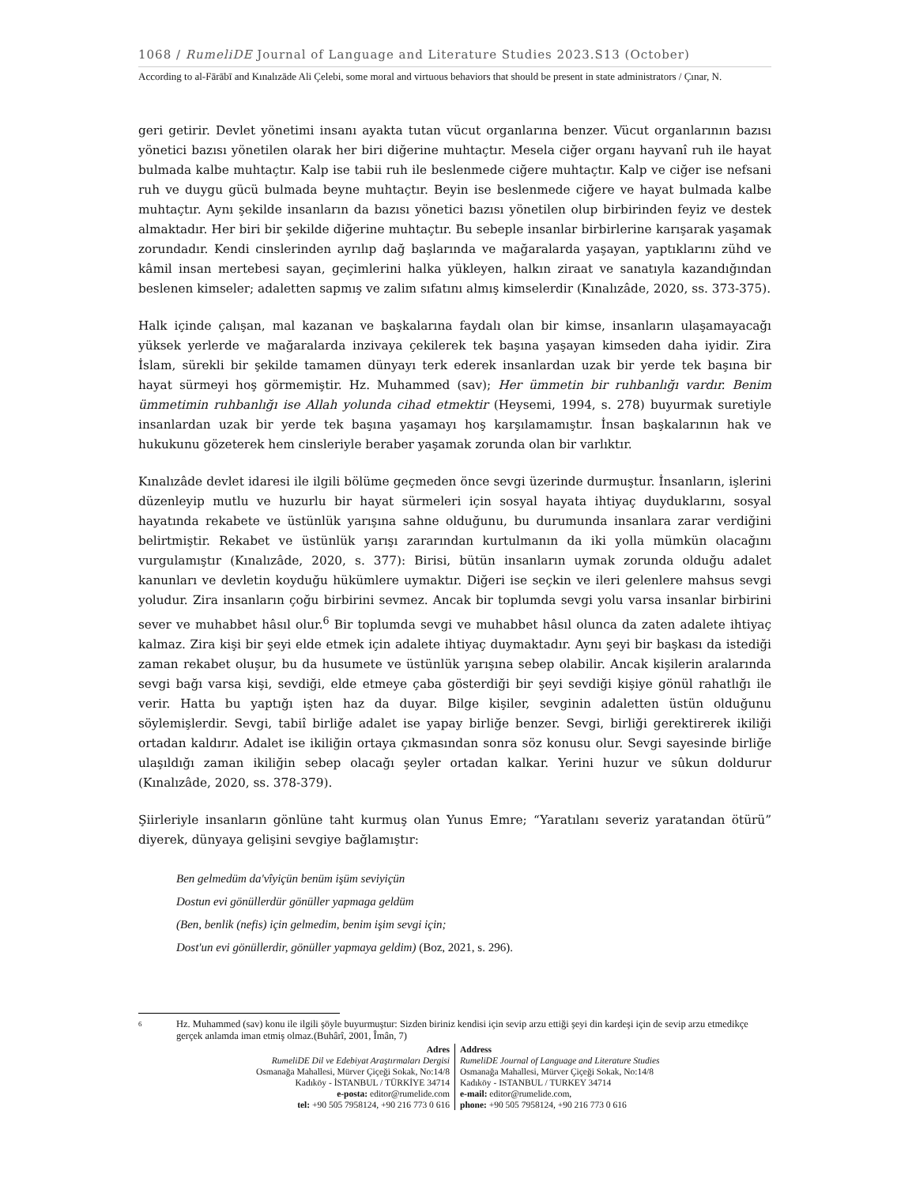1068 / RumeliDE Journal of Language and Literature Studies 2023.S13 (October)
According to al-Fārābī and Kınalızāde Ali Çelebi, some moral and virtuous behaviors that should be present in state administrators / Çınar, N.
geri getirir. Devlet yönetimi insanı ayakta tutan vücut organlarına benzer. Vücut organlarının bazısı yönetici bazısı yönetilen olarak her biri diğerine muhtaçtır. Mesela ciğer organı hayvanî ruh ile hayat bulmada kalbe muhtaçtır. Kalp ise tabii ruh ile beslenmede ciğere muhtaçtır. Kalp ve ciğer ise nefsani ruh ve duygu gücü bulmada beyne muhtaçtır. Beyin ise beslenmede ciğere ve hayat bulmada kalbe muhtaçtır. Aynı şekilde insanların da bazısı yönetici bazısı yönetilen olup birbirinden feyiz ve destek almaktadır. Her biri bir şekilde diğerine muhtaçtır. Bu sebeple insanlar birbirlerine karışarak yaşamak zorundadır. Kendi cinslerinden ayrılıp dağ başlarında ve mağaralarda yaşayan, yaptıklarını zühd ve kâmil insan mertebesi sayan, geçimlerini halka yükleyen, halkın ziraat ve sanatıyla kazandığından beslenen kimseler; adaletten sapmış ve zalim sıfatını almış kimselerdir (Kınalızâde, 2020, ss. 373-375).
Halk içinde çalışan, mal kazanan ve başkalarına faydalı olan bir kimse, insanların ulaşamayacağı yüksek yerlerde ve mağaralarda inzivaya çekilerek tek başına yaşayan kimseden daha iyidir. Zira İslam, sürekli bir şekilde tamamen dünyayı terk ederek insanlardan uzak bir yerde tek başına bir hayat sürmeyi hoş görmemiştir. Hz. Muhammed (sav); Her ümmetin bir ruhbanlığı vardır. Benim ümmetimin ruhbanlığı ise Allah yolunda cihad etmektir (Heysemi, 1994, s. 278) buyurmak suretiyle insanlardan uzak bir yerde tek başına yaşamayı hoş karşılamamıştır. İnsan başkalarının hak ve hukukunu gözeterek hem cinsleriyle beraber yaşamak zorunda olan bir varlıktır.
Kınalızâde devlet idaresi ile ilgili bölüme geçmeden önce sevgi üzerinde durmuştur. İnsanların, işlerini düzenleyip mutlu ve huzurlu bir hayat sürmeleri için sosyal hayata ihtiyaç duyduklarını, sosyal hayatında rekabete ve üstünlük yarışına sahne olduğunu, bu durumunda insanlara zarar verdiğini belirtmiştir. Rekabet ve üstünlük yarışı zararından kurtulmanın da iki yolla mümkün olacağını vurgulamıştır (Kınalızâde, 2020, s. 377): Birisi, bütün insanların uymak zorunda olduğu adalet kanunları ve devletin koyduğu hükümlere uymaktır. Diğeri ise seçkin ve ileri gelenlere mahsus sevgi yoludur. Zira insanların çoğu birbirini sevmez. Ancak bir toplumda sevgi yolu varsa insanlar birbirini sever ve muhabbet hâsıl olur.<sup>6</sup> Bir toplumda sevgi ve muhabbet hâsıl olunca da zaten adalete ihtiyaç kalmaz. Zira kişi bir şeyi elde etmek için adalete ihtiyaç duymaktadır. Aynı şeyi bir başkası da istediği zaman rekabet oluşur, bu da husumete ve üstünlük yarışına sebep olabilir. Ancak kişilerin aralarında sevgi bağı varsa kişi, sevdiği, elde etmeye çaba gösterdiği bir şeyi sevdiği kişiye gönül rahatlığı ile verir. Hatta bu yaptığı işten haz da duyar. Bilge kişiler, sevginin adaletten üstün olduğunu söylemişlerdir. Sevgi, tabiî birliğe adalet ise yapay birliğe benzer. Sevgi, birliği gerektirerek ikiliği ortadan kaldırır. Adalet ise ikiliğin ortaya çıkmasından sonra söz konusu olur. Sevgi sayesinde birliğe ulaşıldığı zaman ikiliğin sebep olacağı şeyler ortadan kalkar. Yerini huzur ve sûkun doldurur (Kınalızâde, 2020, ss. 378-379).
Şiirleriyle insanların gönlüne taht kurmuş olan Yunus Emre; “Yaratılanı severiz yaratandan ötürü” diyerek, dünyaya gelişini sevgiye bağlamıştır:
Ben gelmedüm da'vîyiçün benüm işüm seviyiçün
Dostun evi gönüllerdür gönüller yapmaga geldüm
(Ben, benlik (nefis) için gelmedim, benim işim sevgi için;
Dost'un evi gönüllerdir, gönüller yapmaya geldim) (Boz, 2021, s. 296).
6
Hz. Muhammed (sav) konu ile ilgili şöyle buyurmuştur: Sizden biriniz kendisi için sevip arzu ettiği şeyi din kardeşi için de sevip arzu etmedikçe gerçek anlamda iman etmiş olmaz.(Buhârî, 2001, Îmân, 7)
Adres
RumeliDE Dil ve Edebiyat Araştırmaları Dergisi
Osmanağa Mahallesi, Mürver Çiçeği Sokak, No:14/8
Kadıköy - İSTANBUL / TÜRKİYE 34714
e-posta: editor@rumelide.com
tel: +90 505 7958124, +90 216 773 0 616
Address
RumeliDE Journal of Language and Literature Studies
Osmanağa Mahallesi, Mürver Çiçeği Sokak, No:14/8
Kadıköy - ISTANBUL / TURKEY 34714
e-mail: editor@rumelide.com,
phone: +90 505 7958124, +90 216 773 0 616